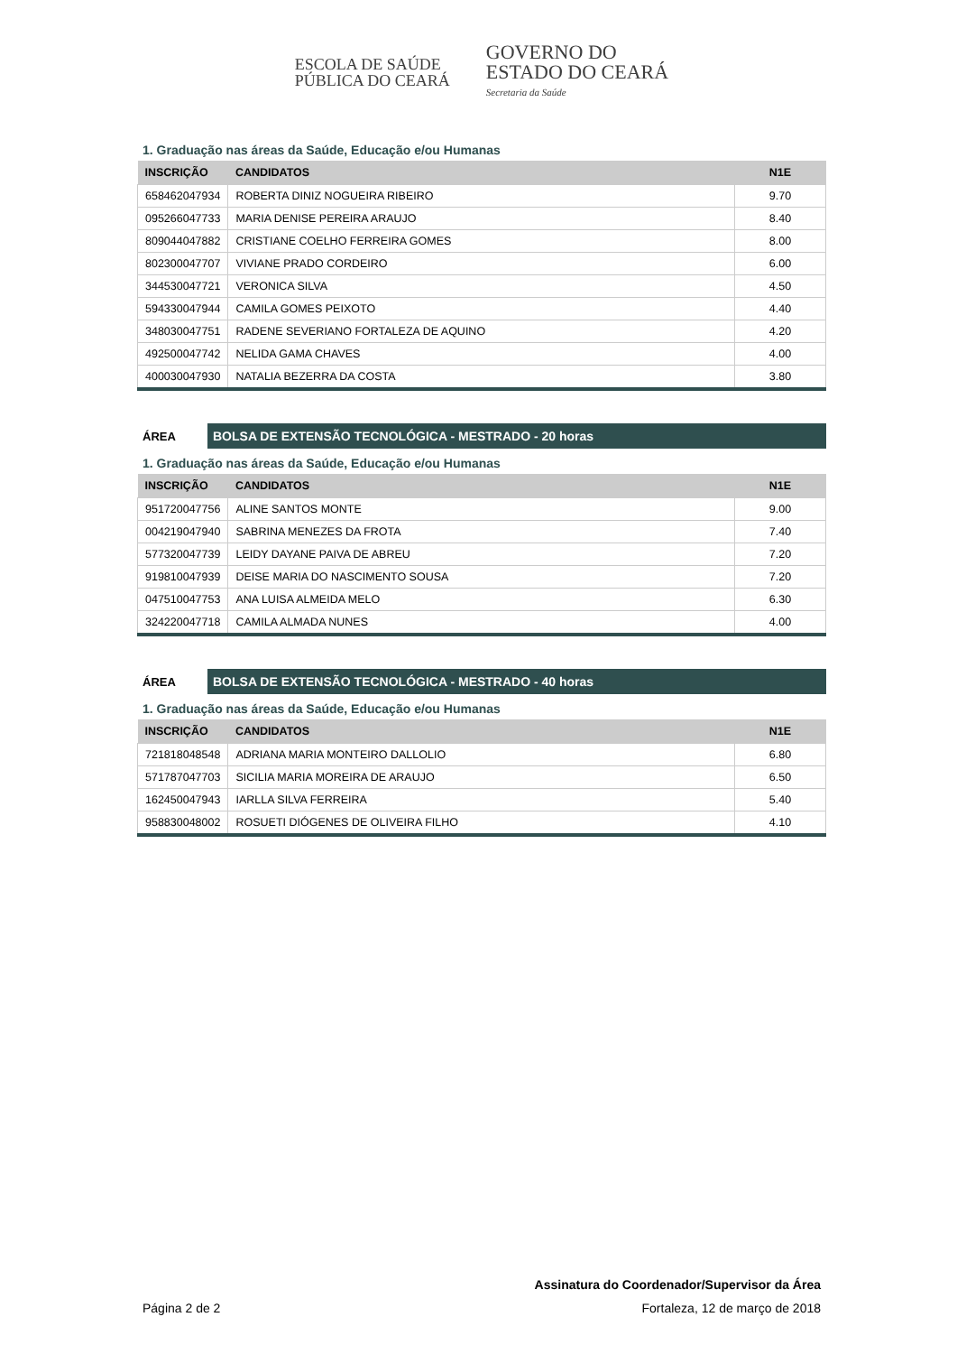ESCOLA DE SAÚDE
PÚBLICA DO CEARÁ
GOVERNO DO
ESTADO DO CEARÁ
Secretaria da Saúde
1. Graduação nas áreas da Saúde, Educação e/ou Humanas
| INSCRIÇÃO | CANDIDATOS | N1E |
| --- | --- | --- |
| 658462047934 | ROBERTA DINIZ NOGUEIRA RIBEIRO | 9.70 |
| 095266047733 | MARIA DENISE PEREIRA ARAUJO | 8.40 |
| 809044047882 | CRISTIANE COELHO FERREIRA GOMES | 8.00 |
| 802300047707 | VIVIANE PRADO CORDEIRO | 6.00 |
| 344530047721 | VERONICA SILVA | 4.50 |
| 594330047944 | CAMILA GOMES PEIXOTO | 4.40 |
| 348030047751 | RADENE SEVERIANO FORTALEZA DE AQUINO | 4.20 |
| 492500047742 | NELIDA GAMA CHAVES | 4.00 |
| 400030047930 | NATALIA BEZERRA DA COSTA | 3.80 |
ÁREA
BOLSA DE EXTENSÃO TECNOLÓGICA - MESTRADO - 20 horas
1. Graduação nas áreas da Saúde, Educação e/ou Humanas
| INSCRIÇÃO | CANDIDATOS | N1E |
| --- | --- | --- |
| 951720047756 | ALINE SANTOS MONTE | 9.00 |
| 004219047940 | SABRINA MENEZES DA FROTA | 7.40 |
| 577320047739 | LEIDY DAYANE PAIVA DE ABREU | 7.20 |
| 919810047939 | DEISE MARIA DO NASCIMENTO SOUSA | 7.20 |
| 047510047753 | ANA LUISA ALMEIDA MELO | 6.30 |
| 324220047718 | CAMILA ALMADA NUNES | 4.00 |
ÁREA
BOLSA DE EXTENSÃO TECNOLÓGICA - MESTRADO - 40 horas
1. Graduação nas áreas da Saúde, Educação e/ou Humanas
| INSCRIÇÃO | CANDIDATOS | N1E |
| --- | --- | --- |
| 721818048548 | ADRIANA MARIA MONTEIRO DALLOLIO | 6.80 |
| 571787047703 | SICILIA MARIA MOREIRA DE ARAUJO | 6.50 |
| 162450047943 | IARLLA SILVA FERREIRA | 5.40 |
| 958830048002 | ROSUETI DIÓGENES DE OLIVEIRA FILHO | 4.10 |
Assinatura do Coordenador/Supervisor da Área
Página 2 de 2 Fortaleza, 12 de março de 2018